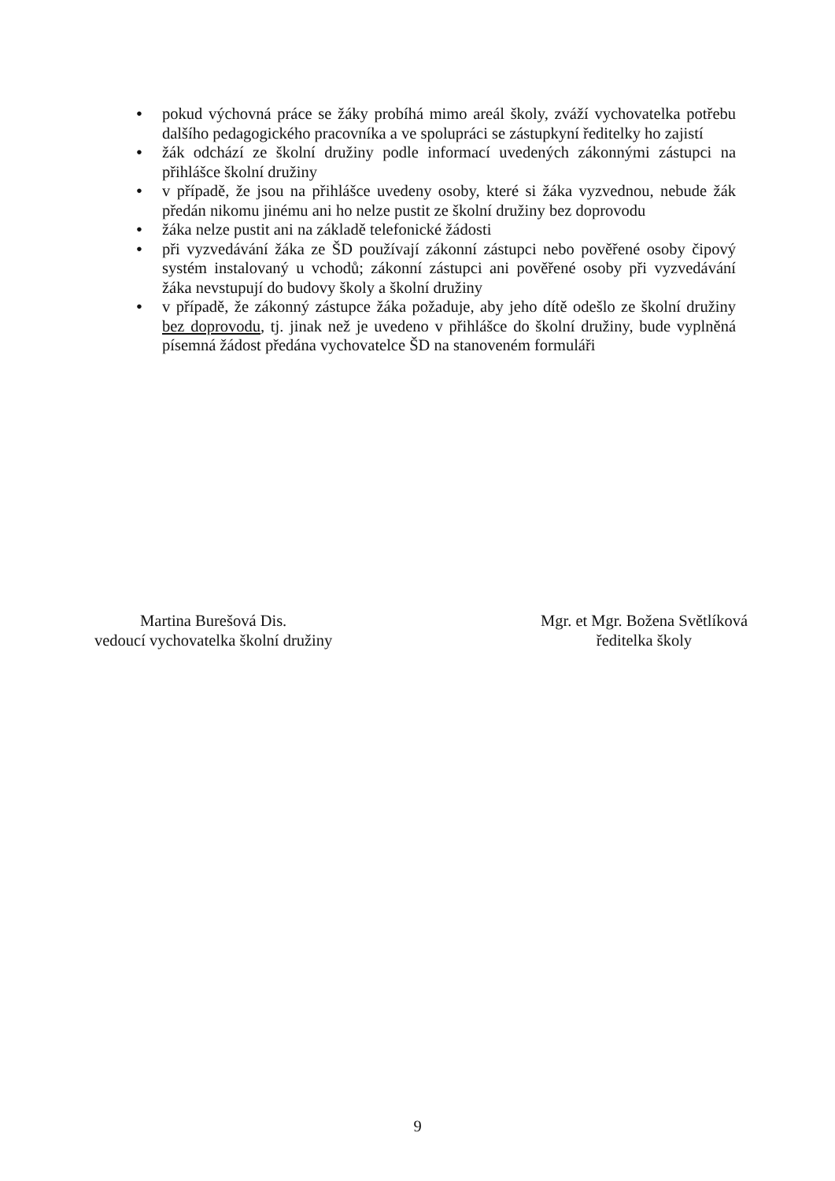● pokud výchovná práce se žáky probíhá mimo areál školy, zváží vychovatelka potřebu dalšího pedagogického pracovníka a ve spolupráci se zástupkyní ředitelky ho zajistí
● žák odchází ze školní družiny podle informací uvedených zákonnými zástupci na přihlášce školní družiny
● v případě, že jsou na přihlášce uvedeny osoby, které si žáka vyzvednou, nebude žák předán nikomu jinému ani ho nelze pustit ze školní družiny bez doprovodu
● žáka nelze pustit ani na základě telefonické žádosti
● při vyzvedávání žáka ze ŠD používají zákonní zástupci nebo pověřené osoby čipový systém instalovaný u vchodů; zákonní zástupci ani pověřené osoby při vyzvedávání žáka nevstupují do budovy školy a školní družiny
● v případě, že zákonný zástupce žáka požaduje, aby jeho dítě odešlo ze školní družiny bez doprovodu, tj. jinak než je uvedeno v přihlášce do školní družiny, bude vyplněná písemná žádost předána vychovatelce ŠD na stanoveném formuláři
Martina Burešová Dis.
vedoucí vychovatelka školní družiny
Mgr. et Mgr. Božena Světlíková
ředitelka školy
9